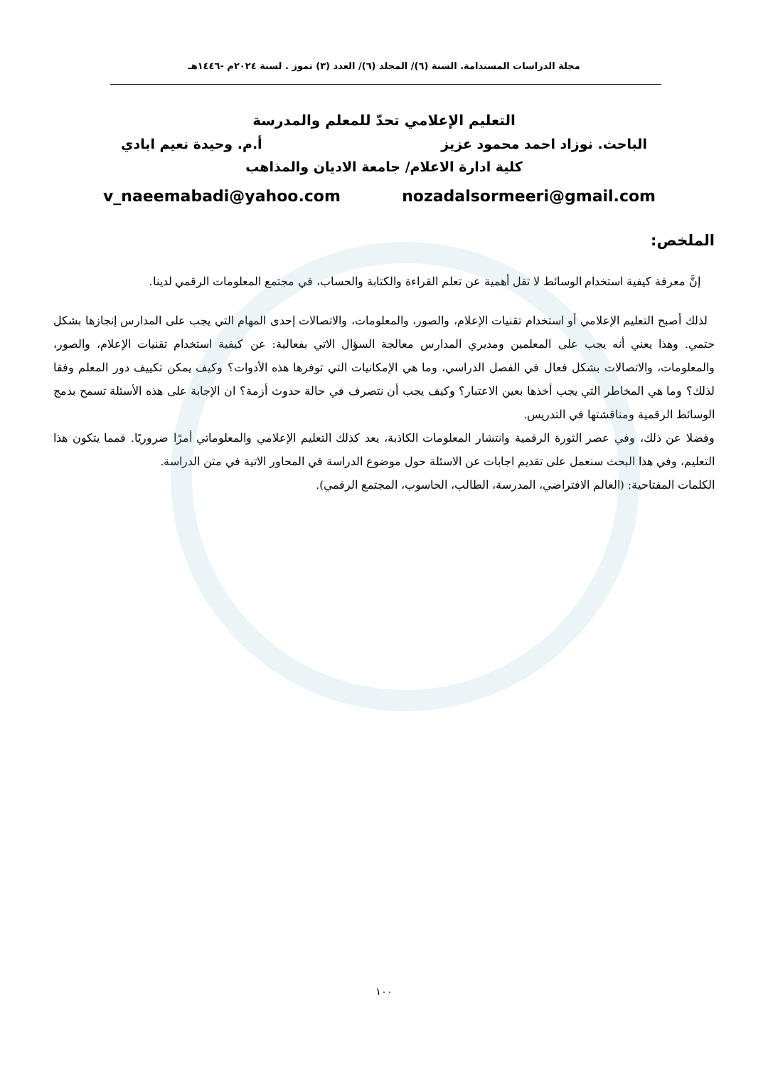مجلة الدراسات المستدامة. السنة (٦)/ المجلد (٦)/ العدد (٣) تموز . لسنة ٢٠٢٤م -١٤٤٦هـ
التعليم الإعلامي تحدّ للمعلم والمدرسة
الباحث. نوزاد احمد محمود عزيز أ.م. وحيدة نعيم ابادي
كلية ادارة الاعلام/ جامعة الاديان والمذاهب
v_naeemabadi@yahoo.com nozadalsormeeri@gmail.com
الملخص:
إنَّ معرفة كيفية استخدام الوسائط لا تقل أهمية عن تعلم القراءة والكتابة والحساب، في مجتمع المعلومات الرقمي لدينا.
لذلك أصبح التعليم الإعلامي أو استخدام تقنيات الإعلام، والصور، والمعلومات، والاتصالات إحدى المهام التي يجب على المدارس إنجازها بشكل حتمي. وهذا يعني أنه يجب على المعلمين ومديري المدارس معالجة السؤال الاتي بفعالية: عن كيفية استخدام تقنيات الإعلام، والصور، والمعلومات، والاتصالات بشكل فعال في الفصل الدراسي، وما هي الإمكانيات التي توفرها هذه الأدوات؟ وكيف يمكن تكييف دور المعلم وفقا لذلك؟ وما هي المخاطر التي يجب أخذها بعين الاعتبار؟ وكيف يجب أن نتصرف في حالة حدوث أزمة؟ ان الإجابة على هذه الأسئلة تسمح بدمج الوسائط الرقمية ومناقشتها في التدريس.
وفضلا عن ذلك، وفي عصر الثورة الرقمية وانتشار المعلومات الكاذبة، يعد كذلك التعليم الإعلامي والمعلوماتي أمرًا ضروريًا. فمما يتكون هذا التعليم، وفي هذا البحث سنعمل على تقديم اجابات عن الاسئلة حول موضوع الدراسة في المحاور الاتية في متن الدراسة.
الكلمات المفتاحية: (العالم الافتراضي، المدرسة، الطالب، الحاسوب، المجتمع الرقمي).
١٠٠